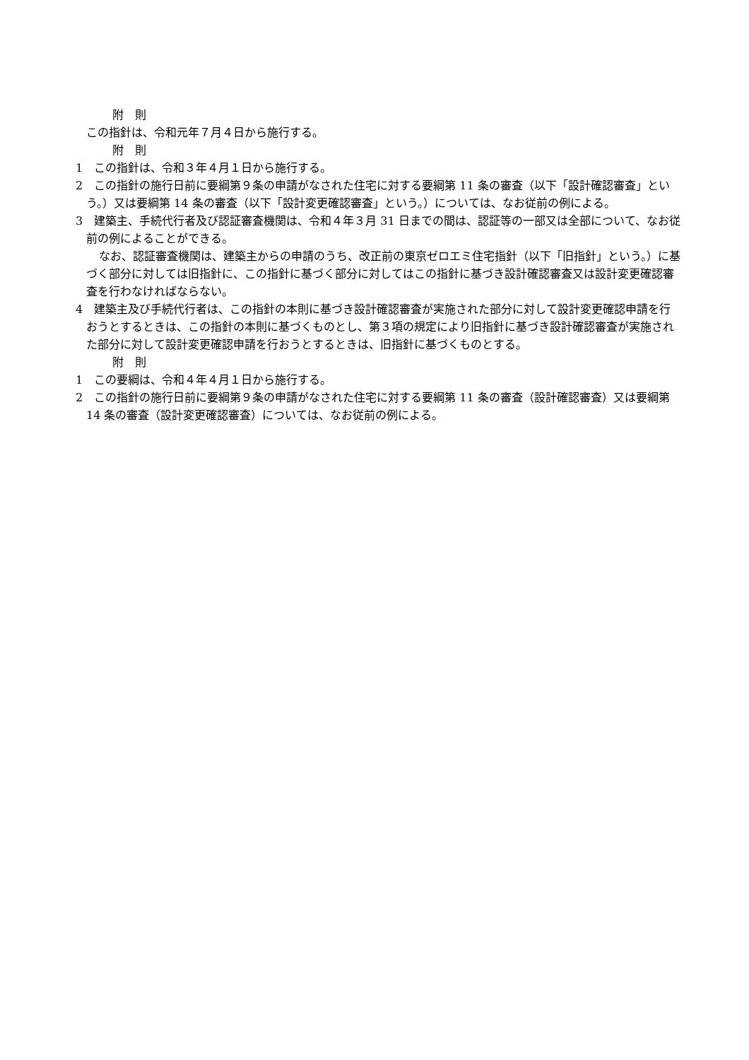附　則
この指針は、令和元年７月４日から施行する。
附　則
1　この指針は、令和３年４月１日から施行する。
2　この指針の施行日前に要綱第９条の申請がなされた住宅に対する要綱第 11 条の審査（以下「設計確認審査」という。）又は要綱第 14 条の審査（以下「設計変更確認審査」という。）については、なお従前の例による。
3　建築主、手続代行者及び認証審査機関は、令和４年３月 31 日までの間は、認証等の一部又は全部について、なお従前の例によることができる。
なお、認証審査機関は、建築主からの申請のうち、改正前の東京ゼロエミ住宅指針（以下「旧指針」という。）に基づく部分に対しては旧指針に、この指針に基づく部分に対してはこの指針に基づき設計確認審査又は設計変更確認審査を行わなければならない。
4　建築主及び手続代行者は、この指針の本則に基づき設計確認審査が実施された部分に対して設計変更確認申請を行おうとするときは、この指針の本則に基づくものとし、第３項の規定により旧指針に基づき設計確認審査が実施された部分に対して設計変更確認申請を行おうとするときは、旧指針に基づくものとする。
附　則
1　この要綱は、令和４年４月１日から施行する。
2　この指針の施行日前に要綱第９条の申請がなされた住宅に対する要綱第 11 条の審査（設計確認審査）又は要綱第 14 条の審査（設計変更確認審査）については、なお従前の例による。